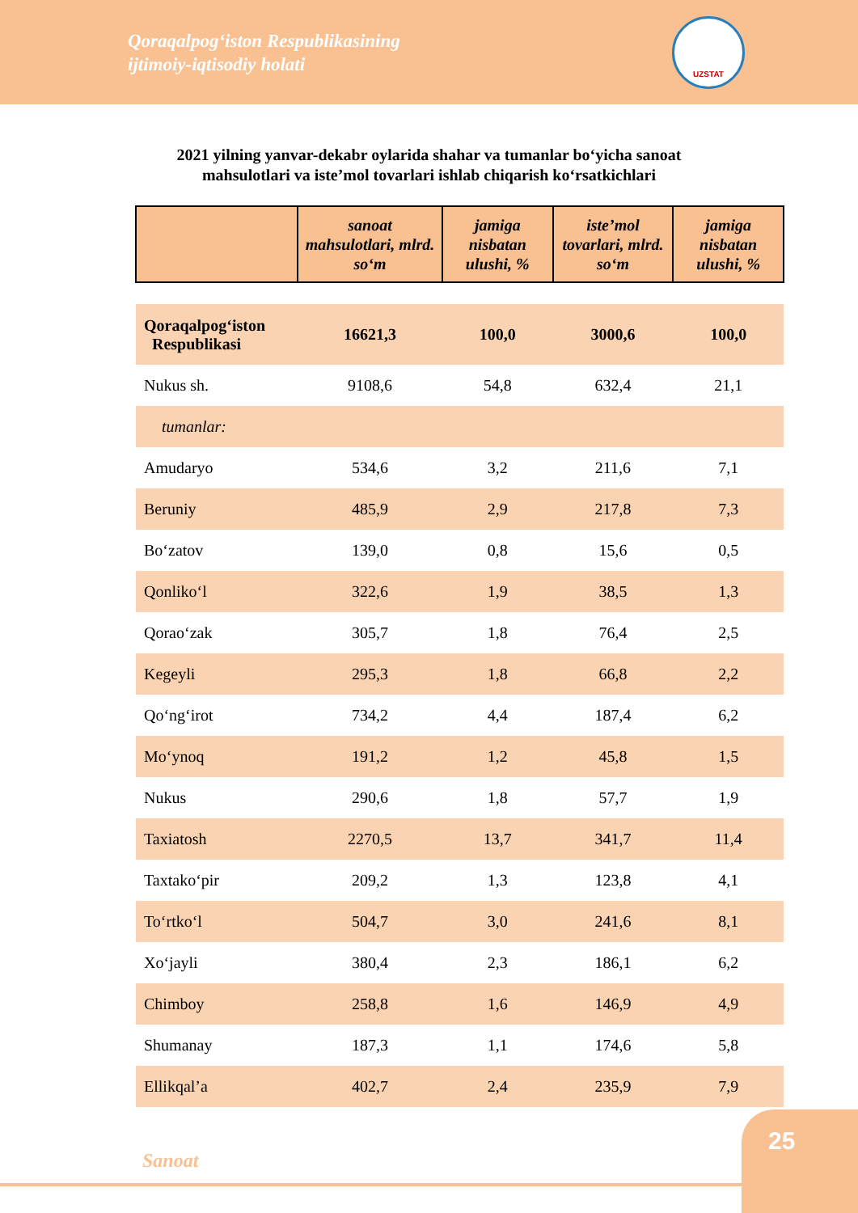Qoraqalpog‘iston Respublikasining
ijtimoiy-iqtisodiy holati
UZSTAT
2021 yilning yanvar-dekabr oylarida shahar va tumanlar bo‘yicha sanoat
mahsulotlari va iste’mol tovarlari ishlab chiqarish ko‘rsatkichlari
| | sanoat mahsulotlari, mlrd. so‘m | jamiga nisbatan ulushi, % | iste’mol tovarlari, mlrd. so‘m | jamiga nisbatan ulushi, % |
| --- | --- | --- | --- | --- |
| Qoraqalpog‘iston Respublikasi | 16621,3 | 100,0 | 3000,6 | 100,0 |
| Nukus sh. | 9108,6 | 54,8 | 632,4 | 21,1 |
| tumanlar: | | | | |
| Amudaryo | 534,6 | 3,2 | 211,6 | 7,1 |
| Beruniy | 485,9 | 2,9 | 217,8 | 7,3 |
| Bo‘zatov | 139,0 | 0,8 | 15,6 | 0,5 |
| Qonliko‘l | 322,6 | 1,9 | 38,5 | 1,3 |
| Qorao‘zak | 305,7 | 1,8 | 76,4 | 2,5 |
| Kegeyli | 295,3 | 1,8 | 66,8 | 2,2 |
| Qo‘ng‘irot | 734,2 | 4,4 | 187,4 | 6,2 |
| Mo‘ynoq | 191,2 | 1,2 | 45,8 | 1,5 |
| Nukus | 290,6 | 1,8 | 57,7 | 1,9 |
| Taxiatosh | 2270,5 | 13,7 | 341,7 | 11,4 |
| Taxtako‘pir | 209,2 | 1,3 | 123,8 | 4,1 |
| To‘rtko‘l | 504,7 | 3,0 | 241,6 | 8,1 |
| Xo‘jayli | 380,4 | 2,3 | 186,1 | 6,2 |
| Chimboy | 258,8 | 1,6 | 146,9 | 4,9 |
| Shumanay | 187,3 | 1,1 | 174,6 | 5,8 |
| Ellikqal’a | 402,7 | 2,4 | 235,9 | 7,9 |
Sanoat
25